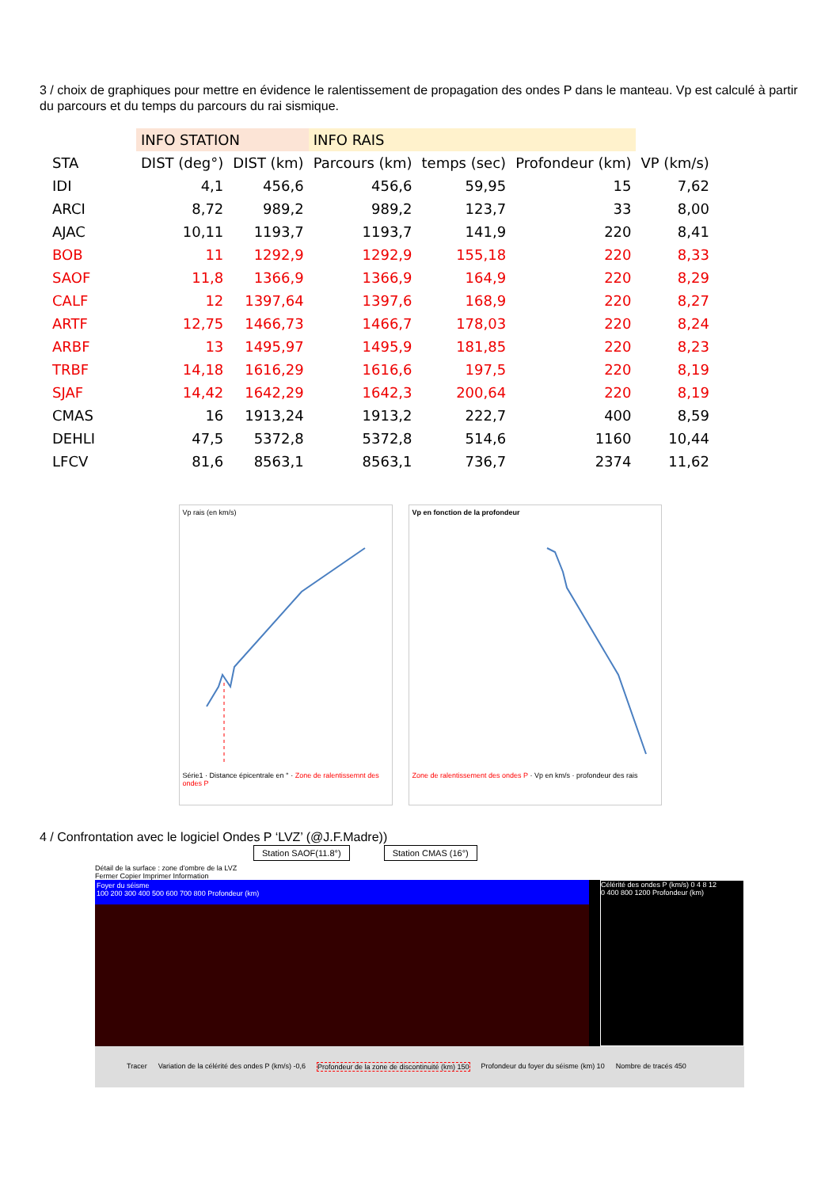3 / choix de graphiques pour mettre en évidence le ralentissement de propagation des ondes P dans le manteau. Vp est calculé à partir du parcours et du temps du parcours du rai sismique.
| | INFO STATION | | INFO RAIS | | | |
| --- | --- | --- | --- | --- | --- | --- |
| STA | DIST (deg°) | DIST (km) | Parcours (km) | temps (sec) | Profondeur (km) | VP (km/s) |
| IDI | 4,1 | 456,6 | 456,6 | 59,95 | 15 | 7,62 |
| ARCI | 8,72 | 989,2 | 989,2 | 123,7 | 33 | 8,00 |
| AJAC | 10,11 | 1193,7 | 1193,7 | 141,9 | 220 | 8,41 |
| BOB | 11 | 1292,9 | 1292,9 | 155,18 | 220 | 8,33 |
| SAOF | 11,8 | 1366,9 | 1366,9 | 164,9 | 220 | 8,29 |
| CALF | 12 | 1397,64 | 1397,6 | 168,9 | 220 | 8,27 |
| ARTF | 12,75 | 1466,73 | 1466,7 | 178,03 | 220 | 8,24 |
| ARBF | 13 | 1495,97 | 1495,9 | 181,85 | 220 | 8,23 |
| TRBF | 14,18 | 1616,29 | 1616,6 | 197,5 | 220 | 8,19 |
| SJAF | 14,42 | 1642,29 | 1642,3 | 200,64 | 220 | 8,19 |
| CMAS | 16 | 1913,24 | 1913,2 | 222,7 | 400 | 8,59 |
| DEHLI | 47,5 | 5372,8 | 5372,8 | 514,6 | 1160 | 10,44 |
| LFCV | 81,6 | 8563,1 | 8563,1 | 736,7 | 2374 | 11,62 |
Vp rais (en km/s)
Série1 · Distance épicentrale en ° · Zone de ralentissemnt des ondes P
Vp en fonction de la profondeur
Zone de ralentissement des ondes P · Vp en km/s · profondeur des rais
4 / Confrontation avec le logiciel Ondes P ‘LVZ’ (@J.F.Madre))
Station SAOF(11.8°) Station CMAS (16°)
Détail de la surface : zone d'ombre de la LVZ
Fermer Copier Imprimer Information
Foyer du séisme
100 200 300 400 500 600 700 800 Profondeur (km)
Célérité des ondes P (km/s) 0 4 8 12
0 400 800 1200 Profondeur (km)
Tracer Variation de la célérité des ondes P (km/s) -0,6 Profondeur de la zone de discontinuité (km) 150 Profondeur du foyer du séisme (km) 10 Nombre de tracés 450